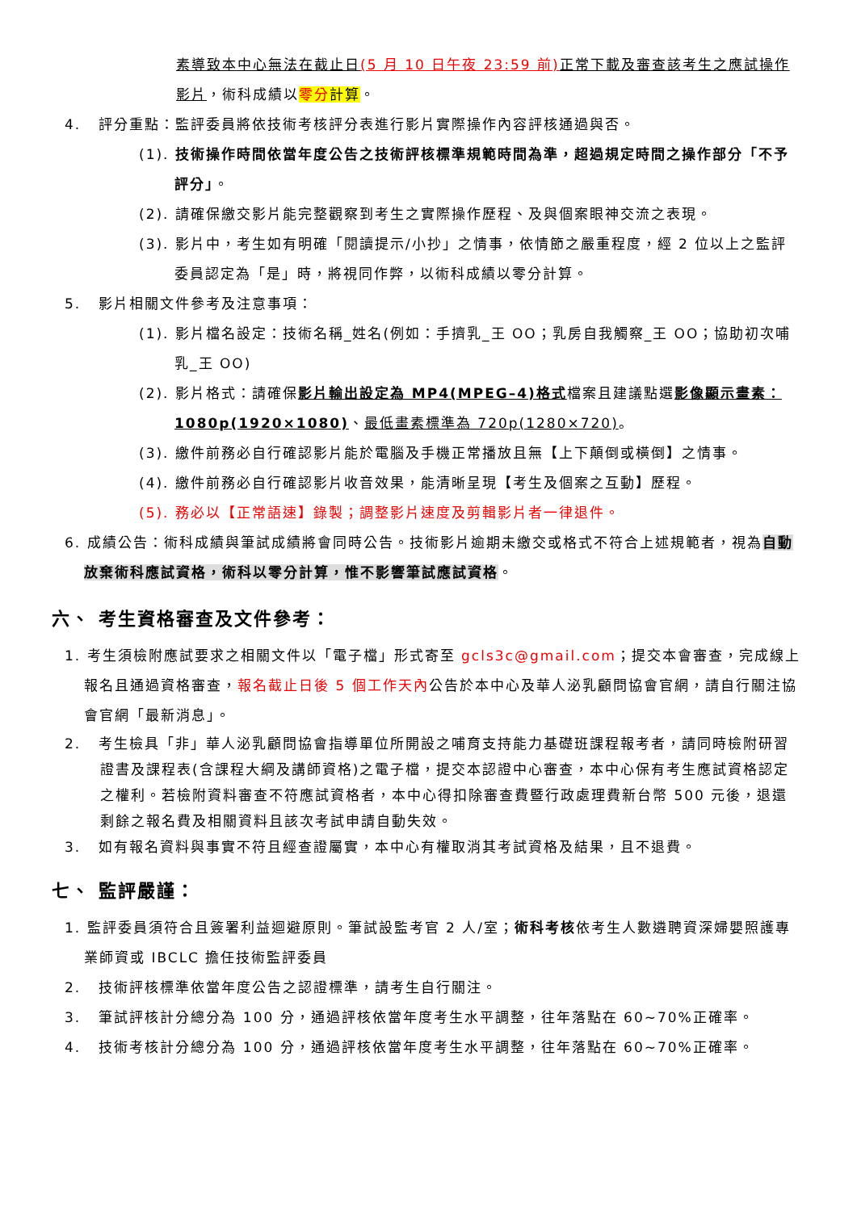素導致本中心無法在截止日(5 月 10 日午夜 23:59 前) 正常下載及審查該考生之應試操作影片，術科成績以零分計算。
4. 評分重點：監評委員將依技術考核評分表進行影片實際操作內容評核通過與否。
(1). 技術操作時間依當年度公告之技術評核標準規範時間為準，超過規定時間之操作部分「不予評分」。
(2). 請確保繳交影片能完整觀察到考生之實際操作歷程、及與個案眼神交流之表現。
(3). 影片中，考生如有明確「閱讀提示/小抄」之情事，依情節之嚴重程度，經 2 位以上之監評委員認定為「是」時，將視同作弊，以術科成績以零分計算。
5. 影片相關文件參考及注意事項：
(1). 影片檔名設定：技術名稱_姓名(例如：手擠乳_王 OO；乳房自我觸察_王 OO；協助初次哺乳_王 OO)
(2). 影片格式：請確保影片輸出設定為 MP4(MPEG–4)格式檔案且建議點選影像顯示畫素：1080p(1920×1080)、最低畫素標準為 720p(1280×720)。
(3). 繳件前務必自行確認影片能於電腦及手機正常播放且無【上下顛倒或橫倒】之情事。
(4). 繳件前務必自行確認影片收音效果，能清晰呈現【考生及個案之互動】歷程。
(5). 務必以【正常語速】錄製；調整影片速度及剪輯影片者一律退件。
6. 成績公告：術科成績與筆試成績將會同時公告。技術影片逾期未繳交或格式不符合上述規範者，視為自動放棄術科應試資格，術科以零分計算，惟不影響筆試應試資格。
六、 考生資格審查及文件參考：
1. 考生須檢附應試要求之相關文件以「電子檔」形式寄至 gcls3c@gmail.com；提交本會審查，完成線上報名且通過資格審查，報名截止日後 5 個工作天內公告於本中心及華人泌乳顧問協會官網，請自行關注協會官網「最新消息」。
2. 考生檢具「非」華人泌乳顧問協會指導單位所開設之哺育支持能力基礎班課程報考者，請同時檢附研習證書及課程表(含課程大綱及講師資格)之電子檔，提交本認證中心審查，本中心保有考生應試資格認定之權利。若檢附資料審查不符應試資格者，本中心得扣除審查費暨行政處理費新台幣 500 元後，退還剩餘之報名費及相關資料且該次考試申請自動失效。
3. 如有報名資料與事實不符且經查證屬實，本中心有權取消其考試資格及結果，且不退費。
七、 監評嚴謹：
1. 監評委員須符合且簽署利益迴避原則。筆試設監考官 2 人/室；術科考核依考生人數遴聘資深婦嬰照護專業師資或 IBCLC 擔任技術監評委員
2. 技術評核標準依當年度公告之認證標準，請考生自行關注。
3. 筆試評核計分總分為 100 分，通過評核依當年度考生水平調整，往年落點在 60~70%正確率。
4. 技術考核計分總分為 100 分，通過評核依當年度考生水平調整，往年落點在 60~70%正確率。